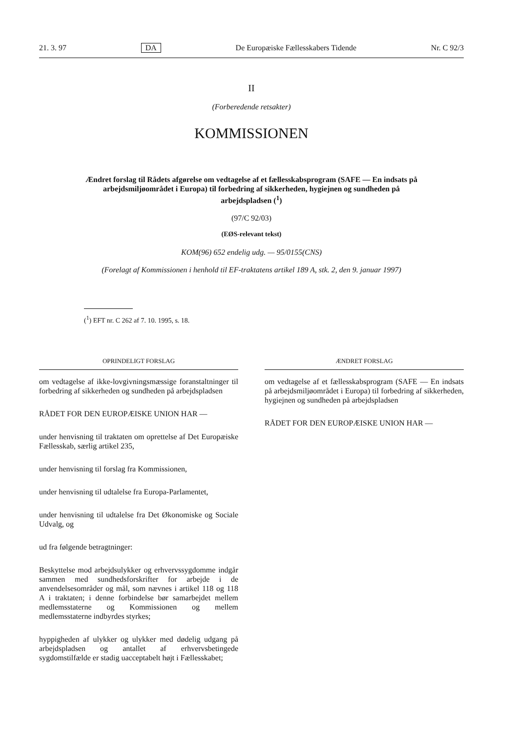21. 3. 97 DA De Europæiske Fællesskabers Tidende Nr. C 92/3
II
(Forberedende retsakter)
KOMMISSIONEN
Ændret forslag til Rådets afgørelse om vedtagelse af et fællesskabsprogram (SAFE — En indsats på arbejdsmiljøområdet i Europa) til forbedring af sikkerheden, hygiejnen og sundheden på arbejdspladsen (<sup>1</sup>)
(97/C 92/03)
(EØS-relevant tekst)
KOM(96) 652 endelig udg. — 95/0155(CNS)
(Forelagt af Kommissionen i henhold til EF-traktatens artikel 189 A, stk. 2, den 9. januar 1997)
(<sup>1</sup>) EFT nr. C 262 af 7. 10. 1995, s. 18.
OPRINDELIGT FORSLAG
om vedtagelse af ikke-lovgivningsmæssige foranstaltninger til forbedring af sikkerheden og sundheden på arbejdspladsen
RÅDET FOR DEN EUROPÆISKE UNION HAR —
under henvisning til traktaten om oprettelse af Det Europæiske Fællesskab, særlig artikel 235,
under henvisning til forslag fra Kommissionen,
under henvisning til udtalelse fra Europa-Parlamentet,
under henvisning til udtalelse fra Det Økonomiske og Sociale Udvalg, og
ud fra følgende betragtninger:
Beskyttelse mod arbejdsulykker og erhvervssygdomme indgår sammen med sundhedsforskrifter for arbejde i de anvendelsesområder og mål, som nævnes i artikel 118 og 118 A i traktaten; i denne forbindelse bør samarbejdet mellem medlemsstaterne og Kommissionen og mellem medlemsstaterne indbyrdes styrkes;
hyppigheden af ulykker og ulykker med dødelig udgang på arbejdspladsen og antallet af erhvervsbetingede sygdomstilfælde er stadig uacceptabelt højt i Fællesskabet;
ÆNDRET FORSLAG
om vedtagelse af et fællesskabsprogram (SAFE — En indsats på arbejdsmiljøområdet i Europa) til forbedring af sikkerheden, hygiejnen og sundheden på arbejdspladsen
RÅDET FOR DEN EUROPÆISKE UNION HAR —